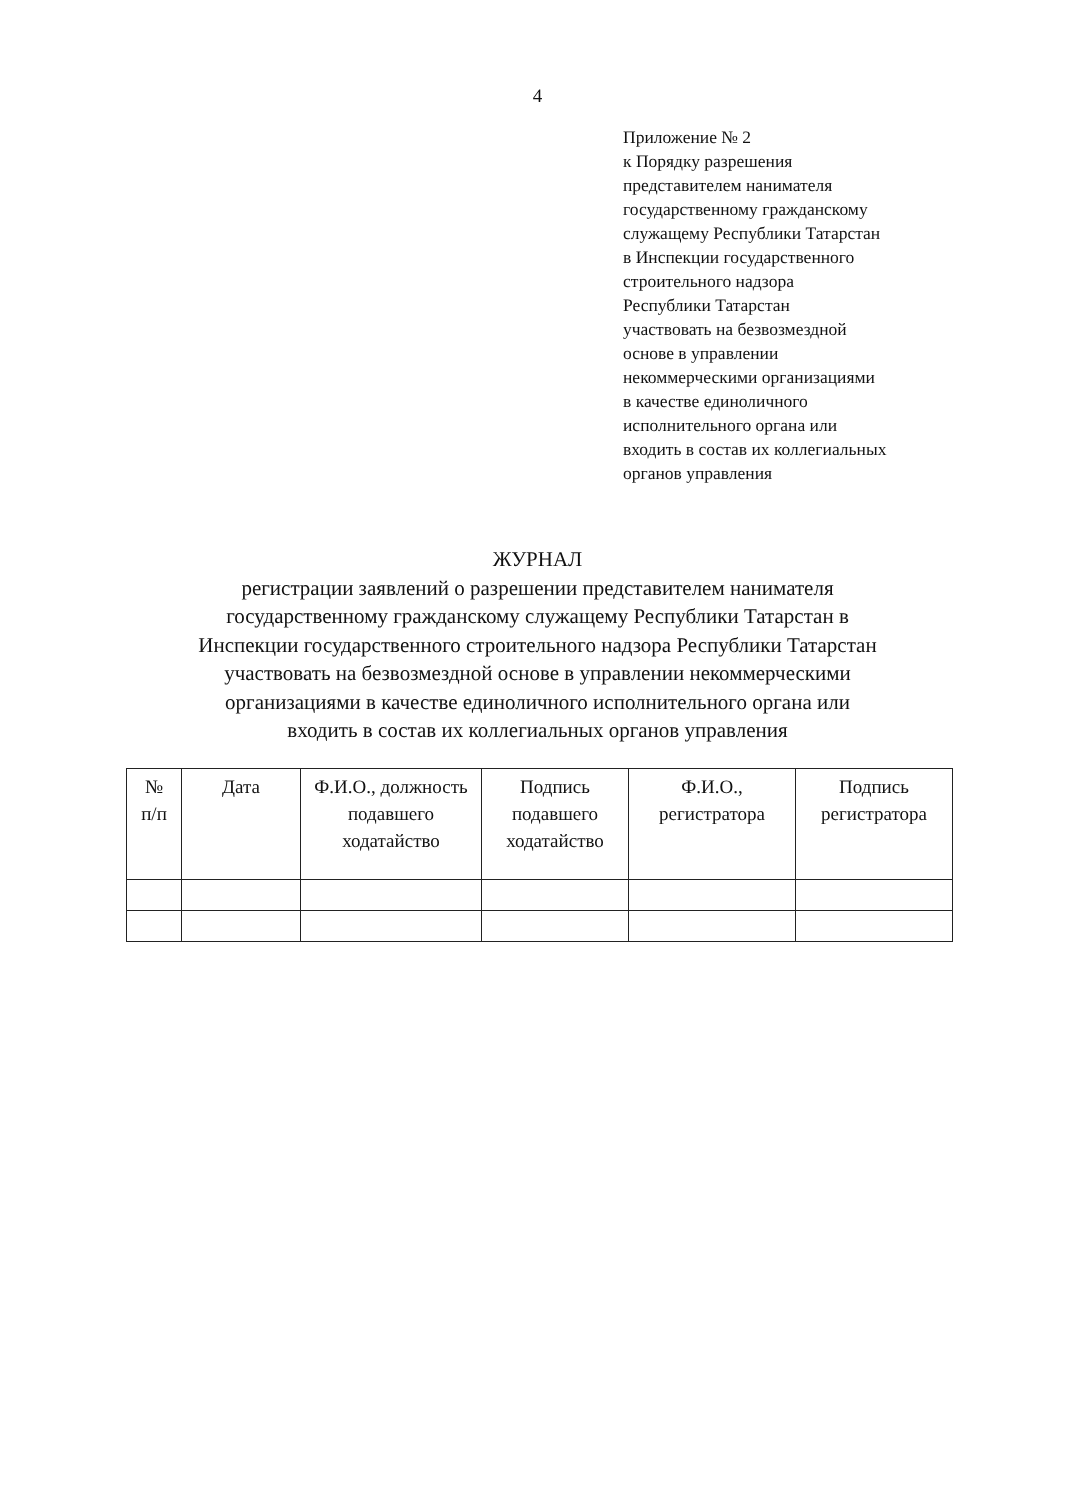4
Приложение № 2
к Порядку разрешения
представителем нанимателя
государственному гражданскому
служащему Республики Татарстан
в Инспекции государственного
строительного надзора
Республики Татарстан
участвовать на безвозмездной
основе в управлении
некоммерческими организациями
в качестве единоличного
исполнительного органа или
входить в состав их коллегиальных
органов управления
ЖУРНАЛ
регистрации заявлений о разрешении представителем нанимателя
государственному гражданскому служащему Республики Татарстан в
Инспекции государственного строительного надзора Республики Татарстан
участвовать на безвозмездной основе в управлении некоммерческими
организациями в качестве единоличного исполнительного органа или
входить в состав их коллегиальных органов управления
| № п/п | Дата | Ф.И.О., должность подавшего ходатайство | Подпись подавшего ходатайство | Ф.И.О., регистратора | Подпись регистратора |
| --- | --- | --- | --- | --- | --- |